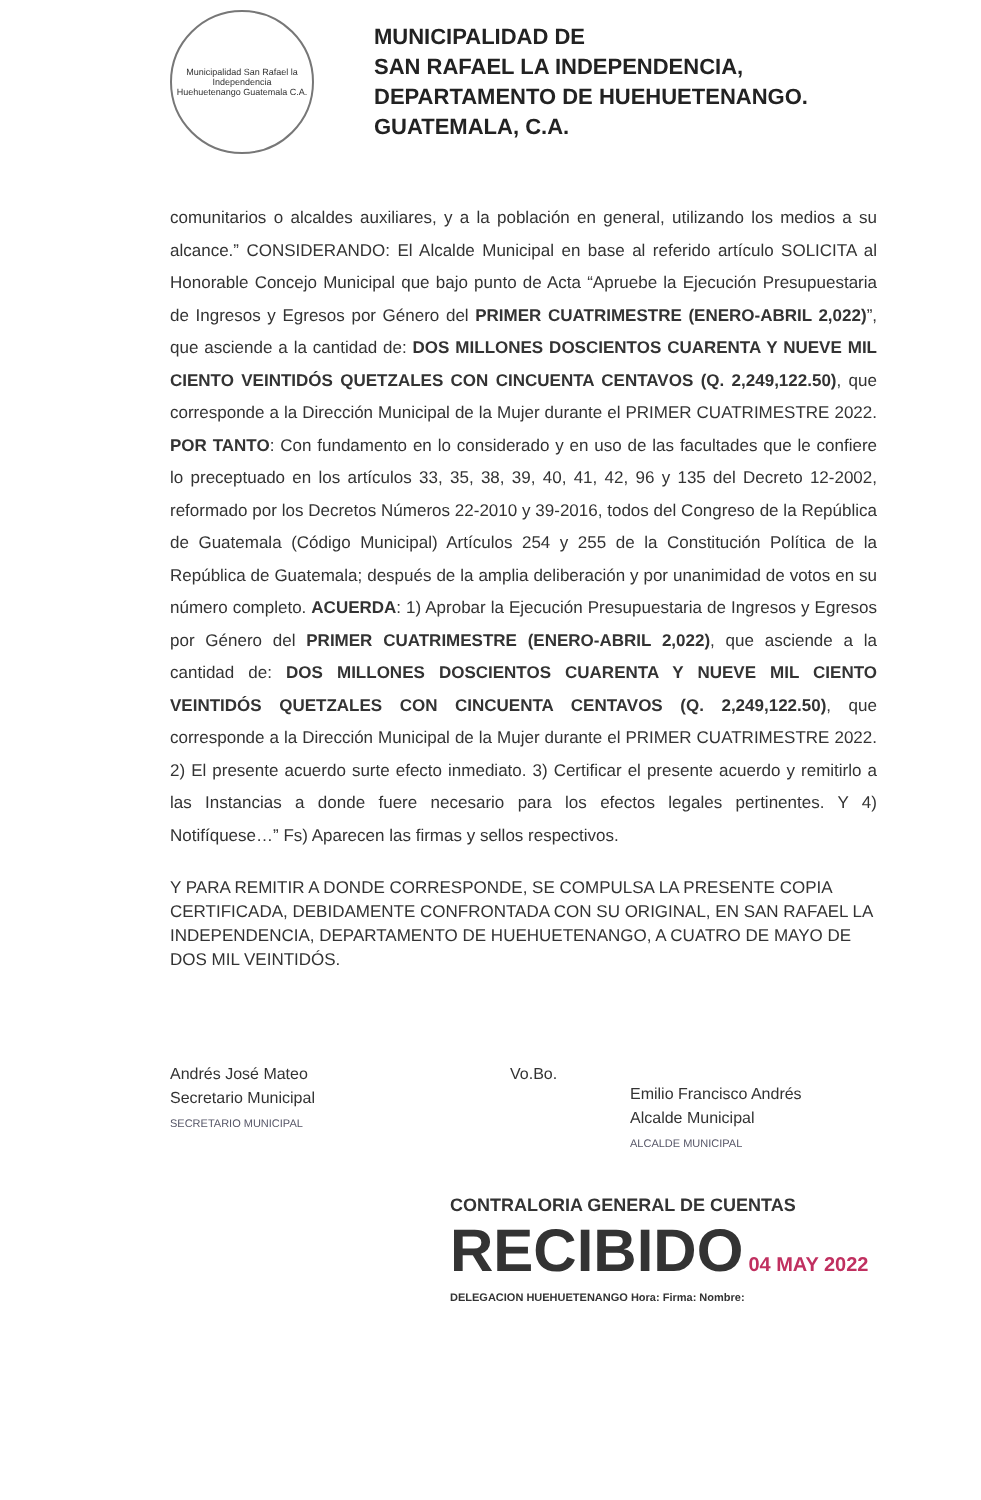Municipalidad San Rafael la Independencia
Huehuetenango Guatemala C.A.
MUNICIPALIDAD DE
SAN RAFAEL LA INDEPENDENCIA,
DEPARTAMENTO DE HUEHUETENANGO.
GUATEMALA, C.A.
comunitarios o alcaldes auxiliares, y a la población en general, utilizando los medios a su alcance.” CONSIDERANDO: El Alcalde Municipal en base al referido artículo SOLICITA al Honorable Concejo Municipal que bajo punto de Acta “Apruebe la Ejecución Presupuestaria de Ingresos y Egresos por Género del PRIMER CUATRIMESTRE (ENERO-ABRIL 2,022)”, que asciende a la cantidad de: DOS MILLONES DOSCIENTOS CUARENTA Y NUEVE MIL CIENTO VEINTIDÓS QUETZALES CON CINCUENTA CENTAVOS (Q. 2,249,122.50), que corresponde a la Dirección Municipal de la Mujer durante el PRIMER CUATRIMESTRE 2022. POR TANTO: Con fundamento en lo considerado y en uso de las facultades que le confiere lo preceptuado en los artículos 33, 35, 38, 39, 40, 41, 42, 96 y 135 del Decreto 12-2002, reformado por los Decretos Números 22-2010 y 39-2016, todos del Congreso de la República de Guatemala (Código Municipal) Artículos 254 y 255 de la Constitución Política de la República de Guatemala; después de la amplia deliberación y por unanimidad de votos en su número completo. ACUERDA: 1) Aprobar la Ejecución Presupuestaria de Ingresos y Egresos por Género del PRIMER CUATRIMESTRE (ENERO-ABRIL 2,022), que asciende a la cantidad de: DOS MILLONES DOSCIENTOS CUARENTA Y NUEVE MIL CIENTO VEINTIDÓS QUETZALES CON CINCUENTA CENTAVOS (Q. 2,249,122.50), que corresponde a la Dirección Municipal de la Mujer durante el PRIMER CUATRIMESTRE 2022. 2) El presente acuerdo surte efecto inmediato. 3) Certificar el presente acuerdo y remitirlo a las Instancias a donde fuere necesario para los efectos legales pertinentes. Y 4) Notifíquese…” Fs) Aparecen las firmas y sellos respectivos.
Y PARA REMITIR A DONDE CORRESPONDE, SE COMPULSA LA PRESENTE COPIA CERTIFICADA, DEBIDAMENTE CONFRONTADA CON SU ORIGINAL, EN SAN RAFAEL LA INDEPENDENCIA, DEPARTAMENTO DE HUEHUETENANGO, A CUATRO DE MAYO DE DOS MIL VEINTIDÓS.
Andrés José Mateo
Secretario Municipal
SECRETARIO MUNICIPAL
Vo.Bo.
Emilio Francisco Andrés
Alcalde Municipal
ALCALDE MUNICIPAL
CONTRALORIA GENERAL DE CUENTAS
RECIBIDO 04 MAY 2022
DELEGACION HUEHUETENANGO Hora: Firma: Nombre: